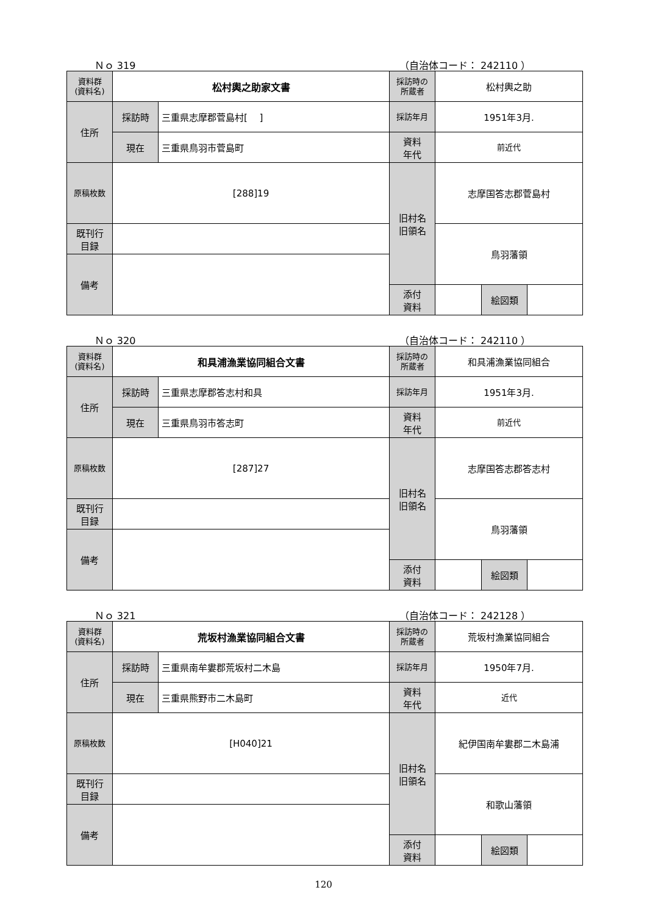Ｎｏ 319 （自治体コード： 242110 ）
| 資料群 (資料名) | 松村輿之助家文書 | | 採訪時の 所蔵者 | 松村輿之助 | | |
| 住所 | 採訪時 | 三重県志摩郡菅島村[ ] | 採訪年月 | 1951年3月. | | |
| | 現在 | 三重県鳥羽市菅島町 | 資料 年代 | 前近代 | | |
| 原稿枚数 | [288]19 | | 旧村名 旧領名 | 志摩国答志郡菅島村 | | |
| 既刊行 目録 | | | | 鳥羽藩領 | | |
| 備考 | | | | | | |
| | | | 添付 資料 | | 絵図類 | |
Ｎｏ 320 （自治体コード： 242110 ）
| 資料群 (資料名) | 和具浦漁業協同組合文書 | | 採訪時の 所蔵者 | 和具浦漁業協同組合 | | |
| 住所 | 採訪時 | 三重県志摩郡答志村和具 | 採訪年月 | 1951年3月. | | |
| | 現在 | 三重県鳥羽市答志町 | 資料 年代 | 前近代 | | |
| 原稿枚数 | [287]27 | | 旧村名 旧領名 | 志摩国答志郡答志村 | | |
| 既刊行 目録 | | | | 鳥羽藩領 | | |
| 備考 | | | | | | |
| | | | 添付 資料 | | 絵図類 | |
Ｎｏ 321 （自治体コード： 242128 ）
| 資料群 (資料名) | 荒坂村漁業協同組合文書 | | 採訪時の 所蔵者 | 荒坂村漁業協同組合 | | |
| 住所 | 採訪時 | 三重県南牟婁郡荒坂村二木島 | 採訪年月 | 1950年7月. | | |
| | 現在 | 三重県熊野市二木島町 | 資料 年代 | 近代 | | |
| 原稿枚数 | [H040]21 | | 旧村名 旧領名 | 紀伊国南牟婁郡二木島浦 | | |
| 既刊行 目録 | | | | 和歌山藩領 | | |
| 備考 | | | | | | |
| | | | 添付 資料 | | 絵図類 | |
120